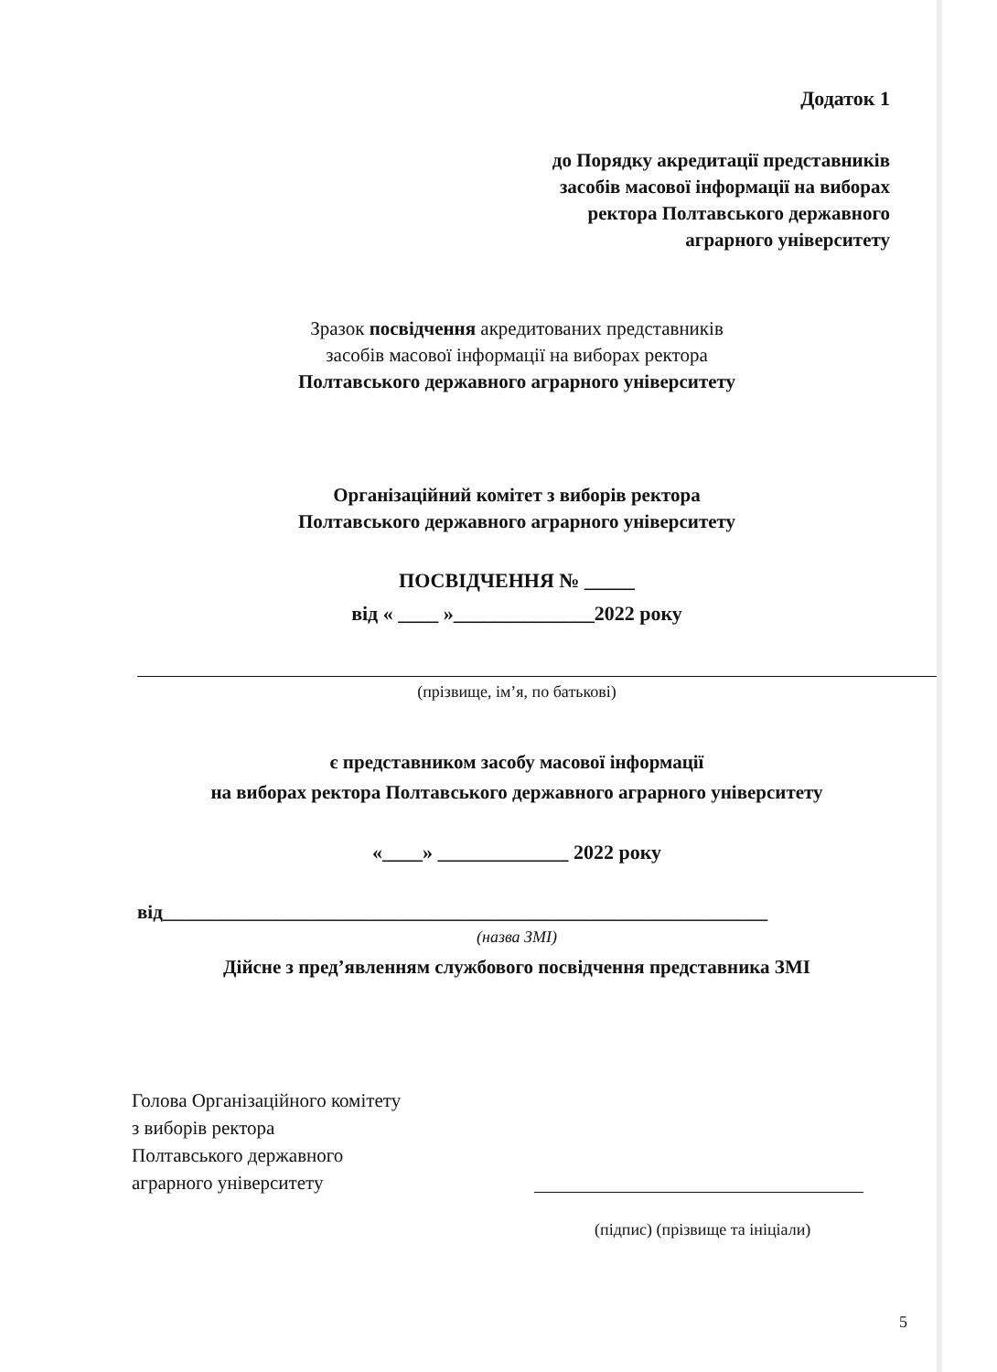Додаток 1
до Порядку акредитації представників
засобів масової інформації на виборах
ректора Полтавського державного
аграрного університету
Зразок посвідчення акредитованих представників
засобів масової інформації на виборах ректора
Полтавського державного аграрного університету
Організаційний комітет з виборів ректора
Полтавського державного аграрного університету
ПОСВІДЧЕННЯ № _____
від « ____ »______________2022 року
(прізвище, ім’я, по батькові)
є представником засобу масової інформації
на виборах ректора Полтавського державного аграрного університету
«____» _____________ 2022 року
від_______________________________________________________________
(назва ЗМІ)
Дійсне з пред’явленням службового посвідчення представника ЗМІ
Голова Організаційного комітету
з виборів ректора
Полтавського державного
аграрного університету
(підпис) (прізвище та ініціали)
5